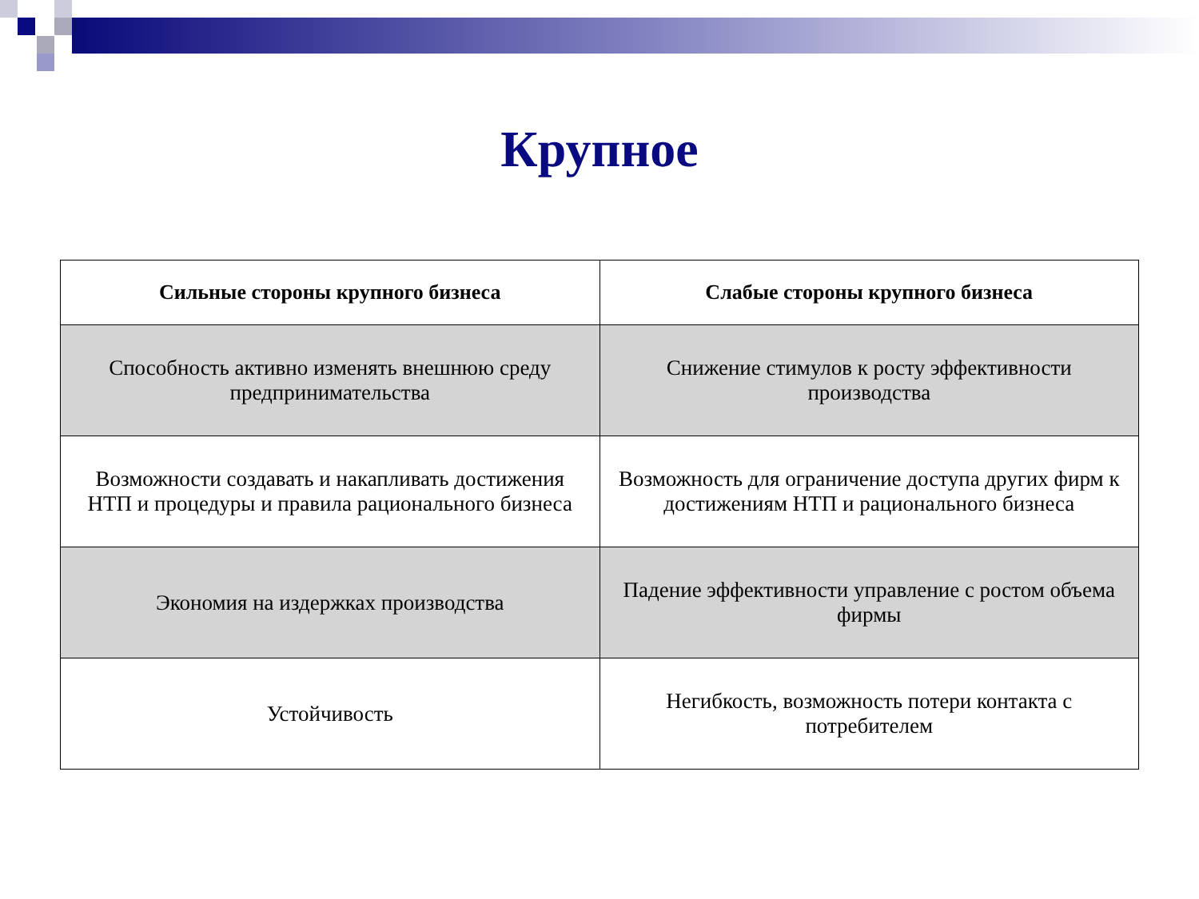Крупное
| Сильные стороны крупного бизнеса | Слабые стороны крупного бизнеса |
| --- | --- |
| Способность активно изменять внешнюю среду предпринимательства | Снижение стимулов к росту эффективности производства |
| Возможности создавать и накапливать достижения НТП и процедуры и правила рационального бизнеса | Возможность для ограничение доступа других фирм к достижениям НТП и рационального бизнеса |
| Экономия на издержках производства | Падение эффективности управление с ростом объема фирмы |
| Устойчивость | Негибкость, возможность потери контакта с потребителем |